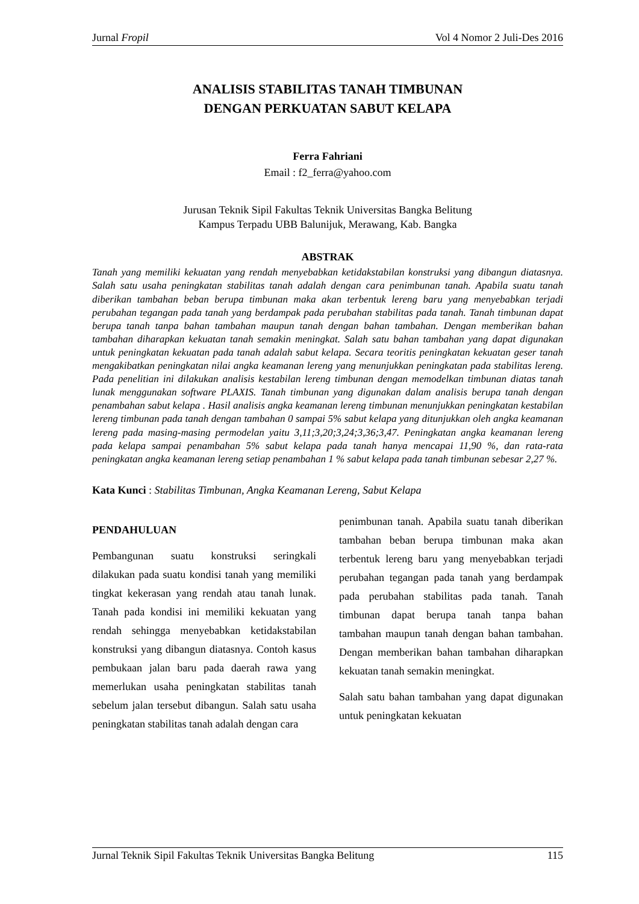Jurnal Fropil Vol 4 Nomor 2 Juli-Des 2016
ANALISIS STABILITAS TANAH TIMBUNAN
DENGAN PERKUATAN SABUT KELAPA
Ferra Fahriani
Email : f2_ferra@yahoo.com
Jurusan Teknik Sipil Fakultas Teknik Universitas Bangka Belitung
Kampus Terpadu UBB Balunijuk, Merawang, Kab. Bangka
ABSTRAK
Tanah yang memiliki kekuatan yang rendah menyebabkan ketidakstabilan konstruksi yang dibangun diatasnya. Salah satu usaha peningkatan stabilitas tanah adalah dengan cara penimbunan tanah. Apabila suatu tanah diberikan tambahan beban berupa timbunan maka akan terbentuk lereng baru yang menyebabkan terjadi perubahan tegangan pada tanah yang berdampak pada perubahan stabilitas pada tanah. Tanah timbunan dapat berupa tanah tanpa bahan tambahan maupun tanah dengan bahan tambahan. Dengan memberikan bahan tambahan diharapkan kekuatan tanah semakin meningkat. Salah satu bahan tambahan yang dapat digunakan untuk peningkatan kekuatan pada tanah adalah sabut kelapa. Secara teoritis peningkatan kekuatan geser tanah mengakibatkan peningkatan nilai angka keamanan lereng yang menunjukkan peningkatan pada stabilitas lereng. Pada penelitian ini dilakukan analisis kestabilan lereng timbunan dengan memodelkan timbunan diatas tanah lunak menggunakan software PLAXIS. Tanah timbunan yang digunakan dalam analisis berupa tanah dengan penambahan sabut kelapa . Hasil analisis angka keamanan lereng timbunan menunjukkan peningkatan kestabilan lereng timbunan pada tanah dengan tambahan 0 sampai 5% sabut kelapa yang ditunjukkan oleh angka keamanan lereng pada masing-masing permodelan yaitu 3,11;3,20;3,24;3,36;3,47. Peningkatan angka keamanan lereng pada kelapa sampai penambahan 5% sabut kelapa pada tanah hanya mencapai 11,90 %, dan rata-rata peningkatan angka keamanan lereng setiap penambahan 1 % sabut kelapa pada tanah timbunan sebesar 2,27 %.
Kata Kunci : Stabilitas Timbunan, Angka Keamanan Lereng, Sabut Kelapa
PENDAHULUAN
Pembangunan suatu konstruksi seringkali dilakukan pada suatu kondisi tanah yang memiliki tingkat kekerasan yang rendah atau tanah lunak. Tanah pada kondisi ini memiliki kekuatan yang rendah sehingga menyebabkan ketidakstabilan konstruksi yang dibangun diatasnya. Contoh kasus pembukaan jalan baru pada daerah rawa yang memerlukan usaha peningkatan stabilitas tanah sebelum jalan tersebut dibangun. Salah satu usaha peningkatan stabilitas tanah adalah dengan cara
penimbunan tanah. Apabila suatu tanah diberikan tambahan beban berupa timbunan maka akan terbentuk lereng baru yang menyebabkan terjadi perubahan tegangan pada tanah yang berdampak pada perubahan stabilitas pada tanah. Tanah timbunan dapat berupa tanah tanpa bahan tambahan maupun tanah dengan bahan tambahan. Dengan memberikan bahan tambahan diharapkan kekuatan tanah semakin meningkat.
Salah satu bahan tambahan yang dapat digunakan untuk peningkatan kekuatan
Jurnal Teknik Sipil Fakultas Teknik Universitas Bangka Belitung 115